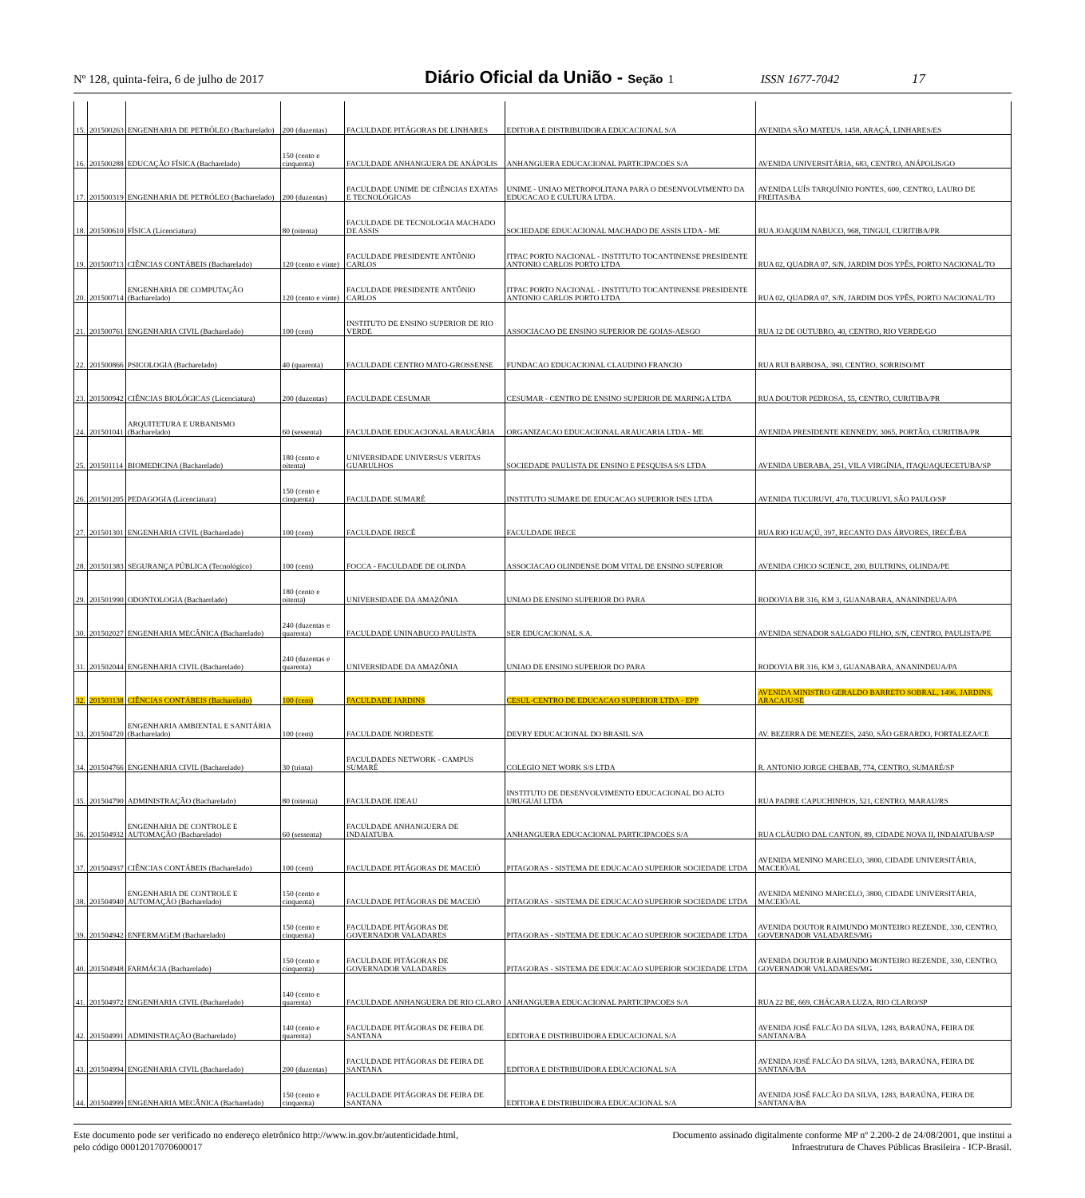Nº 128, quinta-feira, 6 de julho de 2017 Diário Oficial da União - Seção 1 ISSN 1677-7042 17
| 15. | 201500263 | ENGENHARIA DE PETRÓLEO (Bacharelado) | 200 (duzentas) | FACULDADE PITÁGORAS DE LINHARES | EDITORA E DISTRIBUIDORA EDUCACIONAL S/A | AVENIDA SÃO MATEUS, 1458, ARAÇÁ, LINHARES/ES |
| 16. | 201500288 | EDUCAÇÃO FÍSICA (Bacharelado) | 150 (cento e cinquenta) | FACULDADE ANHANGUERA DE ANÁPOLIS | ANHANGUERA EDUCACIONAL PARTICIPACOES S/A | AVENIDA UNIVERSITÁRIA, 683, CENTRO, ANÁPOLIS/GO |
| 17. | 201500319 | ENGENHARIA DE PETRÓLEO (Bacharelado) | 200 (duzentas) | FACULDADE UNIME DE CIÊNCIAS EXATAS E TECNOLÓGICAS | UNIME - UNIAO METROPOLITANA PARA O DESENVOLVIMENTO DA EDUCACAO E CULTURA LTDA. | AVENIDA LUÍS TARQUÍNIO PONTES, 600, CENTRO, LAURO DE FREITAS/BA |
| 18. | 201500610 | FÍSICA (Licenciatura) | 80 (oitenta) | FACULDADE DE TECNOLOGIA MACHADO DE ASSIS | SOCIEDADE EDUCACIONAL MACHADO DE ASSIS LTDA - ME | RUA JOAQUIM NABUCO, 968, TINGUI, CURITIBA/PR |
| 19. | 201500713 | CIÊNCIAS CONTÁBEIS (Bacharelado) | 120 (cento e vinte) | FACULDADE PRESIDENTE ANTÔNIO CARLOS | ITPAC PORTO NACIONAL - INSTITUTO TOCANTINENSE PRESIDENTE ANTONIO CARLOS PORTO LTDA | RUA 02, QUADRA 07, S/N, JARDIM DOS YPÊS, PORTO NACIONAL/TO |
| 20. | 201500714 | ENGENHARIA DE COMPUTAÇÃO (Bacharelado) | 120 (cento e vinte) | FACULDADE PRESIDENTE ANTÔNIO CARLOS | ITPAC PORTO NACIONAL - INSTITUTO TOCANTINENSE PRESIDENTE ANTONIO CARLOS PORTO LTDA | RUA 02, QUADRA 07, S/N, JARDIM DOS YPÊS, PORTO NACIONAL/TO |
| 21. | 201500761 | ENGENHARIA CIVIL (Bacharelado) | 100 (cem) | INSTITUTO DE ENSINO SUPERIOR DE RIO VERDE | ASSOCIACAO DE ENSINO SUPERIOR DE GOIAS-AESGO | RUA 12 DE OUTUBRO, 40, CENTRO, RIO VERDE/GO |
| 22. | 201500866 | PSICOLOGIA (Bacharelado) | 40 (quarenta) | FACULDADE CENTRO MATO-GROSSENSE | FUNDACAO EDUCACIONAL CLAUDINO FRANCIO | RUA RUI BARBOSA, 380, CENTRO, SORRISO/MT |
| 23. | 201500942 | CIÊNCIAS BIOLÓGICAS (Licenciatura) | 200 (duzentas) | FACULDADE CESUMAR | CESUMAR - CENTRO DE ENSINO SUPERIOR DE MARINGA LTDA | RUA DOUTOR PEDROSA, 55, CENTRO, CURITIBA/PR |
| 24. | 201501041 | ARQUITETURA E URBANISMO (Bacharelado) | 60 (sessenta) | FACULDADE EDUCACIONAL ARAUCÁRIA | ORGANIZACAO EDUCACIONAL ARAUCARIA LTDA - ME | AVENIDA PRESIDENTE KENNEDY, 3065, PORTÃO, CURITIBA/PR |
| 25. | 201501114 | BIOMEDICINA (Bacharelado) | 180 (cento e oitenta) | UNIVERSIDADE UNIVERSUS VERITAS GUARULHOS | SOCIEDADE PAULISTA DE ENSINO E PESQUISA S/S LTDA | AVENIDA UBERABA, 251, VILA VIRGÍNIA, ITAQUAQUECETUBA/SP |
| 26. | 201501205 | PEDAGOGIA (Licenciatura) | 150 (cento e cinquenta) | FACULDADE SUMARÉ | INSTITUTO SUMARE DE EDUCACAO SUPERIOR ISES LTDA | AVENIDA TUCURUVI, 470, TUCURUVI, SÃO PAULO/SP |
| 27. | 201501301 | ENGENHARIA CIVIL (Bacharelado) | 100 (cem) | FACULDADE IRECÊ | FACULDADE IRECE | RUA RIO IGUAÇÚ, 397, RECANTO DAS ÁRVORES, IRECÊ/BA |
| 28. | 201501383 | SEGURANÇA PÚBLICA (Tecnológico) | 100 (cem) | FOCCA - FACULDADE DE OLINDA | ASSOCIACAO OLINDENSE DOM VITAL DE ENSINO SUPERIOR | AVENIDA CHICO SCIENCE, 200, BULTRINS, OLINDA/PE |
| 29. | 201501990 | ODONTOLOGIA (Bacharelado) | 180 (cento e oitenta) | UNIVERSIDADE DA AMAZÔNIA | UNIAO DE ENSINO SUPERIOR DO PARA | RODOVIA BR 316, KM 3, GUANABARA, ANANINDEUA/PA |
| 30. | 201502027 | ENGENHARIA MECÂNICA (Bacharelado) | 240 (duzentas e quarenta) | FACULDADE UNINABUCO PAULISTA | SER EDUCACIONAL S.A. | AVENIDA SENADOR SALGADO FILHO, S/N, CENTRO, PAULISTA/PE |
| 31. | 201502044 | ENGENHARIA CIVIL (Bacharelado) | 240 (duzentas e quarenta) | UNIVERSIDADE DA AMAZÔNIA | UNIAO DE ENSINO SUPERIOR DO PARA | RODOVIA BR 316, KM 3, GUANABARA, ANANINDEUA/PA |
| 32. | 201503138 | CIÊNCIAS CONTÁBEIS (Bacharelado) | 100 (cem) | FACULDADE JARDINS | CESUL-CENTRO DE EDUCACAO SUPERIOR LTDA - EPP | AVENIDA MINISTRO GERALDO BARRETO SOBRAL, 1496, JARDINS, ARACAJU/SE |
| 33. | 201504720 | ENGENHARIA AMBIENTAL E SANITÁRIA (Bacharelado) | 100 (cem) | FACULDADE NORDESTE | DEVRY EDUCACIONAL DO BRASIL S/A | AV. BEZERRA DE MENEZES, 2450, SÃO GERARDO, FORTALEZA/CE |
| 34. | 201504766 | ENGENHARIA CIVIL (Bacharelado) | 30 (trinta) | FACULDADES NETWORK - CAMPUS SUMARÉ | COLEGIO NET WORK S/S LTDA | R. ANTONIO JORGE CHEBAB, 774, CENTRO, SUMARÉ/SP |
| 35. | 201504790 | ADMINISTRAÇÃO (Bacharelado) | 80 (oitenta) | FACULDADE IDEAU | INSTITUTO DE DESENVOLVIMENTO EDUCACIONAL DO ALTO URUGUAI LTDA | RUA PADRE CAPUCHINHOS, 521, CENTRO, MARAU/RS |
| 36. | 201504932 | ENGENHARIA DE CONTROLE E AUTOMAÇÃO (Bacharelado) | 60 (sessenta) | FACULDADE ANHANGUERA DE INDAIATUBA | ANHANGUERA EDUCACIONAL PARTICIPACOES S/A | RUA CLÁUDIO DAL CANTON, 89, CIDADE NOVA II, INDAIATUBA/SP |
| 37. | 201504937 | CIÊNCIAS CONTÁBEIS (Bacharelado) | 100 (cem) | FACULDADE PITÁGORAS DE MACEIÓ | PITAGORAS - SISTEMA DE EDUCACAO SUPERIOR SOCIEDADE LTDA | AVENIDA MENINO MARCELO, 3800, CIDADE UNIVERSITÁRIA, MACEIÓ/AL |
| 38. | 201504940 | ENGENHARIA DE CONTROLE E AUTOMAÇÃO (Bacharelado) | 150 (cento e cinquenta) | FACULDADE PITÁGORAS DE MACEIÓ | PITAGORAS - SISTEMA DE EDUCACAO SUPERIOR SOCIEDADE LTDA | AVENIDA MENINO MARCELO, 3800, CIDADE UNIVERSITÁRIA, MACEIÓ/AL |
| 39. | 201504942 | ENFERMAGEM (Bacharelado) | 150 (cento e cinquenta) | FACULDADE PITÁGORAS DE GOVERNADOR VALADARES | PITAGORAS - SISTEMA DE EDUCACAO SUPERIOR SOCIEDADE LTDA | AVENIDA DOUTOR RAIMUNDO MONTEIRO REZENDE, 330, CENTRO, GOVERNADOR VALADARES/MG |
| 40. | 201504948 | FARMÁCIA (Bacharelado) | 150 (cento e cinquenta) | FACULDADE PITÁGORAS DE GOVERNADOR VALADARES | PITAGORAS - SISTEMA DE EDUCACAO SUPERIOR SOCIEDADE LTDA | AVENIDA DOUTOR RAIMUNDO MONTEIRO REZENDE, 330, CENTRO, GOVERNADOR VALADARES/MG |
| 41. | 201504972 | ENGENHARIA CIVIL (Bacharelado) | 140 (cento e quarenta) | FACULDADE ANHANGUERA DE RIO CLARO | ANHANGUERA EDUCACIONAL PARTICIPACOES S/A | RUA 22 BE, 669, CHÁCARA LUZA, RIO CLARO/SP |
| 42. | 201504991 | ADMINISTRAÇÃO (Bacharelado) | 140 (cento e quarenta) | FACULDADE PITÁGORAS DE FEIRA DE SANTANA | EDITORA E DISTRIBUIDORA EDUCACIONAL S/A | AVENIDA JOSÉ FALCÃO DA SILVA, 1283, BARAÚNA, FEIRA DE SANTANA/BA |
| 43. | 201504994 | ENGENHARIA CIVIL (Bacharelado) | 200 (duzentas) | FACULDADE PITÁGORAS DE FEIRA DE SANTANA | EDITORA E DISTRIBUIDORA EDUCACIONAL S/A | AVENIDA JOSÉ FALCÃO DA SILVA, 1283, BARAÚNA, FEIRA DE SANTANA/BA |
| 44. | 201504999 | ENGENHARIA MECÂNICA (Bacharelado) | 150 (cento e cinquenta) | FACULDADE PITÁGORAS DE FEIRA DE SANTANA | EDITORA E DISTRIBUIDORA EDUCACIONAL S/A | AVENIDA JOSÉ FALCÃO DA SILVA, 1283, BARAÚNA, FEIRA DE SANTANA/BA |
Este documento pode ser verificado no endereço eletrônico http://www.in.gov.br/autenticidade.html,
pelo código 00012017070600017
Documento assinado digitalmente conforme MP nº 2.200-2 de 24/08/2001, que institui a
Infraestrutura de Chaves Públicas Brasileira - ICP-Brasil.